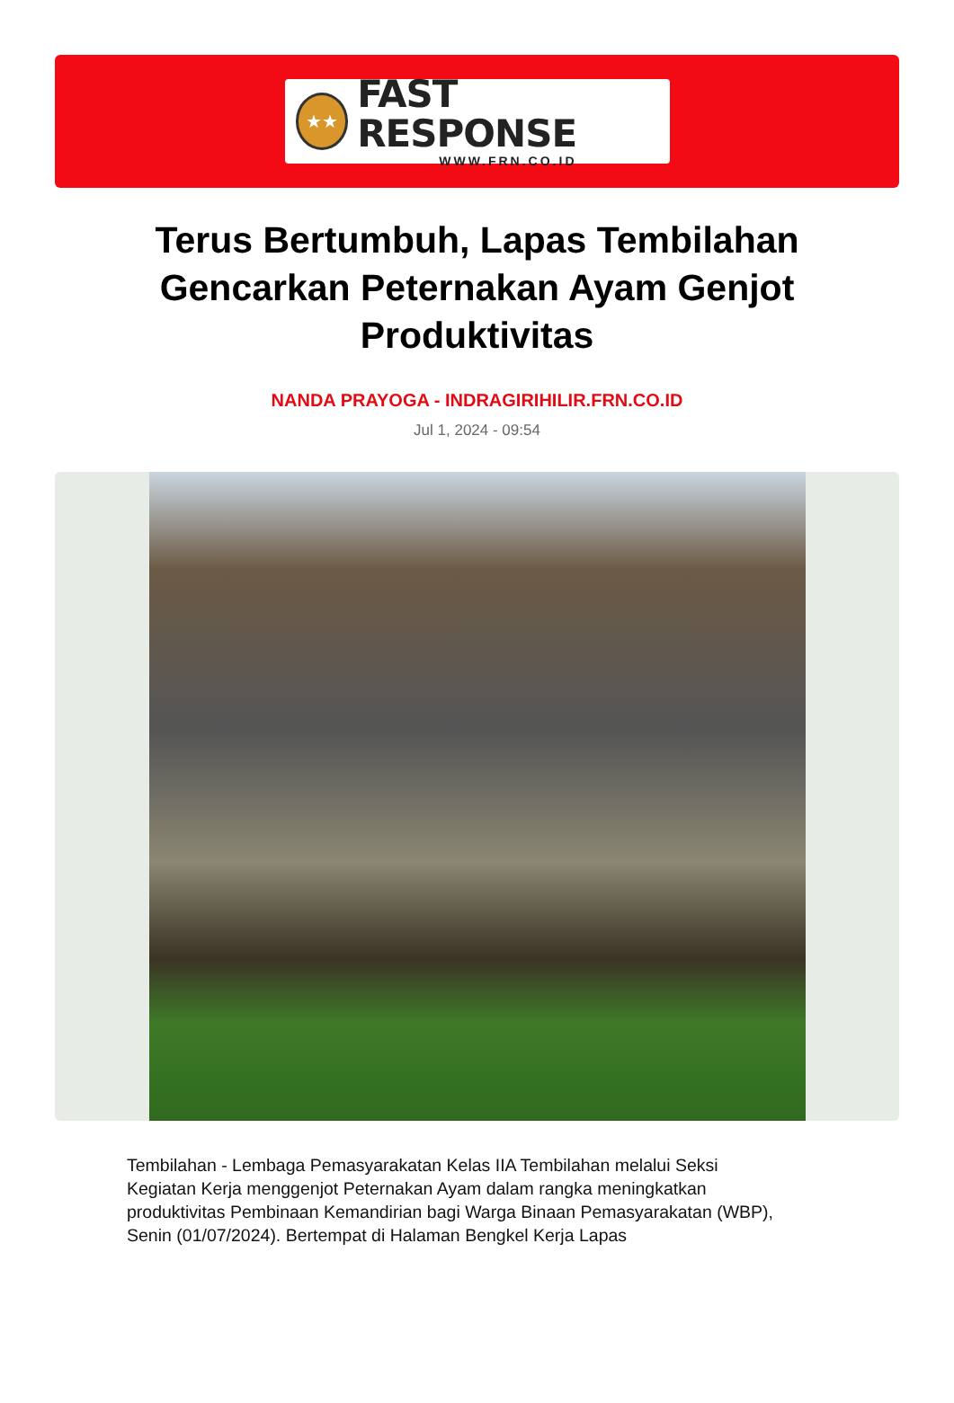★★
FAST RESPONSE
WWW.FRN.CO.ID
Terus Bertumbuh, Lapas Tembilahan Gencarkan Peternakan Ayam Genjot Produktivitas
NANDA PRAYOGA - INDRAGIRIHILIR.FRN.CO.ID
Jul 1, 2024 - 09:54
Tembilahan - Lembaga Pemasyarakatan Kelas IIA Tembilahan melalui Seksi Kegiatan Kerja menggenjot Peternakan Ayam dalam rangka meningkatkan produktivitas Pembinaan Kemandirian bagi Warga Binaan Pemasyarakatan (WBP), Senin (01/07/2024). Bertempat di Halaman Bengkel Kerja Lapas